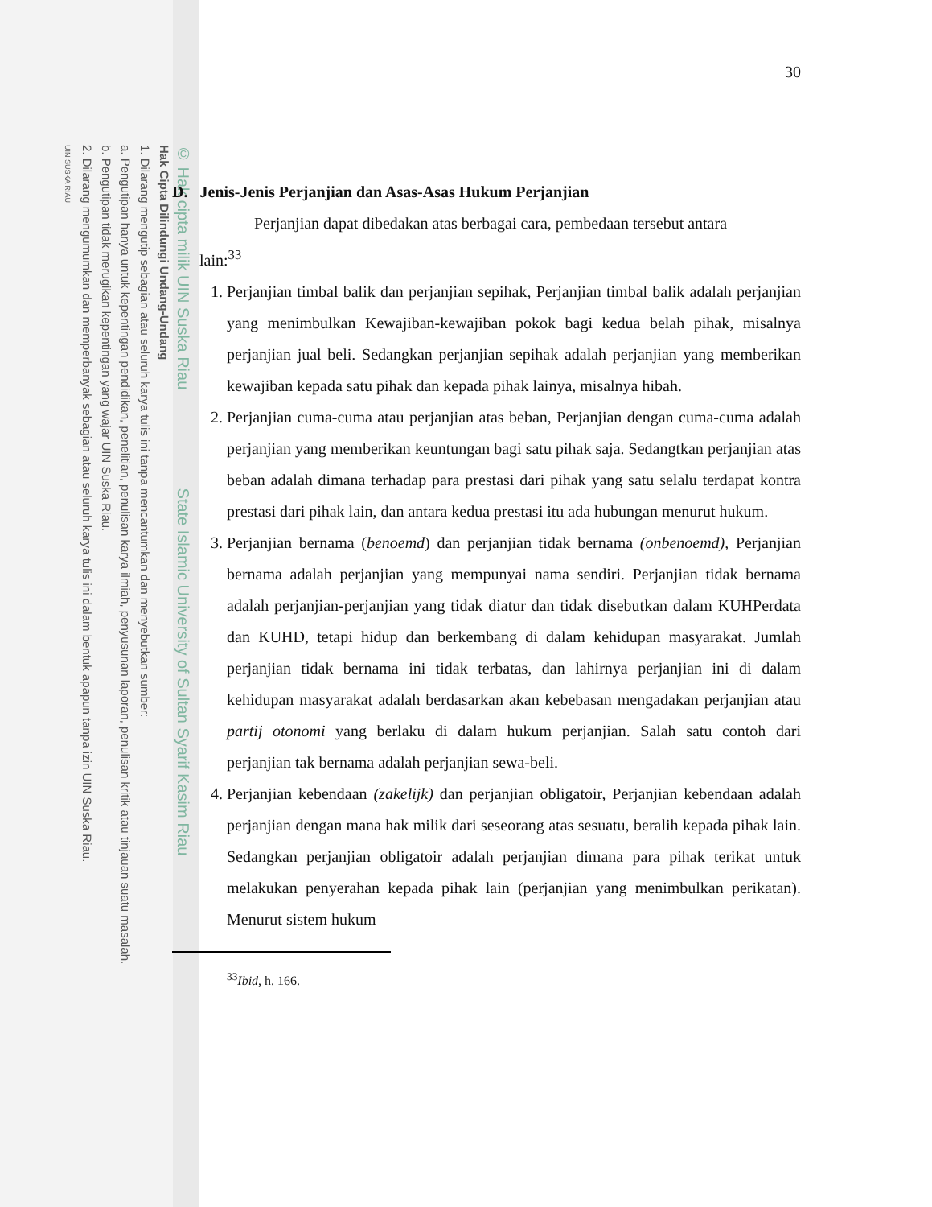© Hak cipta milik UIN Suska Riau State Islamic University of Sultan Syarif Kasim Riau
Hak Cipta Dilindungi Undang-Undang
1. Dilarang mengutip sebagian atau seluruh karya tulis ini tanpa mencantumkan dan menyebutkan sumber:
a. Pengutipan hanya untuk kepentingan pendidikan, penelitian, penulisan karya ilmiah, penyusunan laporan, penulisan kritik atau tinjauan suatu masalah.
b. Pengutipan tidak merugikan kepentingan yang wajar UIN Suska Riau.
2. Dilarang mengumumkan dan memperbanyak sebagian atau seluruh karya tulis ini dalam bentuk apapun tanpa izin UIN Suska Riau.
UIN SUSKA RIAU
30
D. Jenis-Jenis Perjanjian dan Asas-Asas Hukum Perjanjian
Perjanjian dapat dibedakan atas berbagai cara, pembedaan tersebut antara
lain:<sup>33</sup>
1. Perjanjian timbal balik dan perjanjian sepihak, Perjanjian timbal balik adalah perjanjian yang menimbulkan Kewajiban-kewajiban pokok bagi kedua belah pihak, misalnya perjanjian jual beli. Sedangkan perjanjian sepihak adalah perjanjian yang memberikan kewajiban kepada satu pihak dan kepada pihak lainya, misalnya hibah.
2. Perjanjian cuma-cuma atau perjanjian atas beban, Perjanjian dengan cuma-cuma adalah perjanjian yang memberikan keuntungan bagi satu pihak saja. Sedangtkan perjanjian atas beban adalah dimana terhadap para prestasi dari pihak yang satu selalu terdapat kontra prestasi dari pihak lain, dan antara kedua prestasi itu ada hubungan menurut hukum.
3. Perjanjian bernama (benoemd) dan perjanjian tidak bernama (onbenoemd), Perjanjian bernama adalah perjanjian yang mempunyai nama sendiri. Perjanjian tidak bernama adalah perjanjian-perjanjian yang tidak diatur dan tidak disebutkan dalam KUHPerdata dan KUHD, tetapi hidup dan berkembang di dalam kehidupan masyarakat. Jumlah perjanjian tidak bernama ini tidak terbatas, dan lahirnya perjanjian ini di dalam kehidupan masyarakat adalah berdasarkan akan kebebasan mengadakan perjanjian atau partij otonomi yang berlaku di dalam hukum perjanjian. Salah satu contoh dari perjanjian tak bernama adalah perjanjian sewa-beli.
4. Perjanjian kebendaan (zakelijk) dan perjanjian obligatoir, Perjanjian kebendaan adalah perjanjian dengan mana hak milik dari seseorang atas sesuatu, beralih kepada pihak lain. Sedangkan perjanjian obligatoir adalah perjanjian dimana para pihak terikat untuk melakukan penyerahan kepada pihak lain (perjanjian yang menimbulkan perikatan). Menurut sistem hukum
<sup>33</sup> Ibid, h. 166.